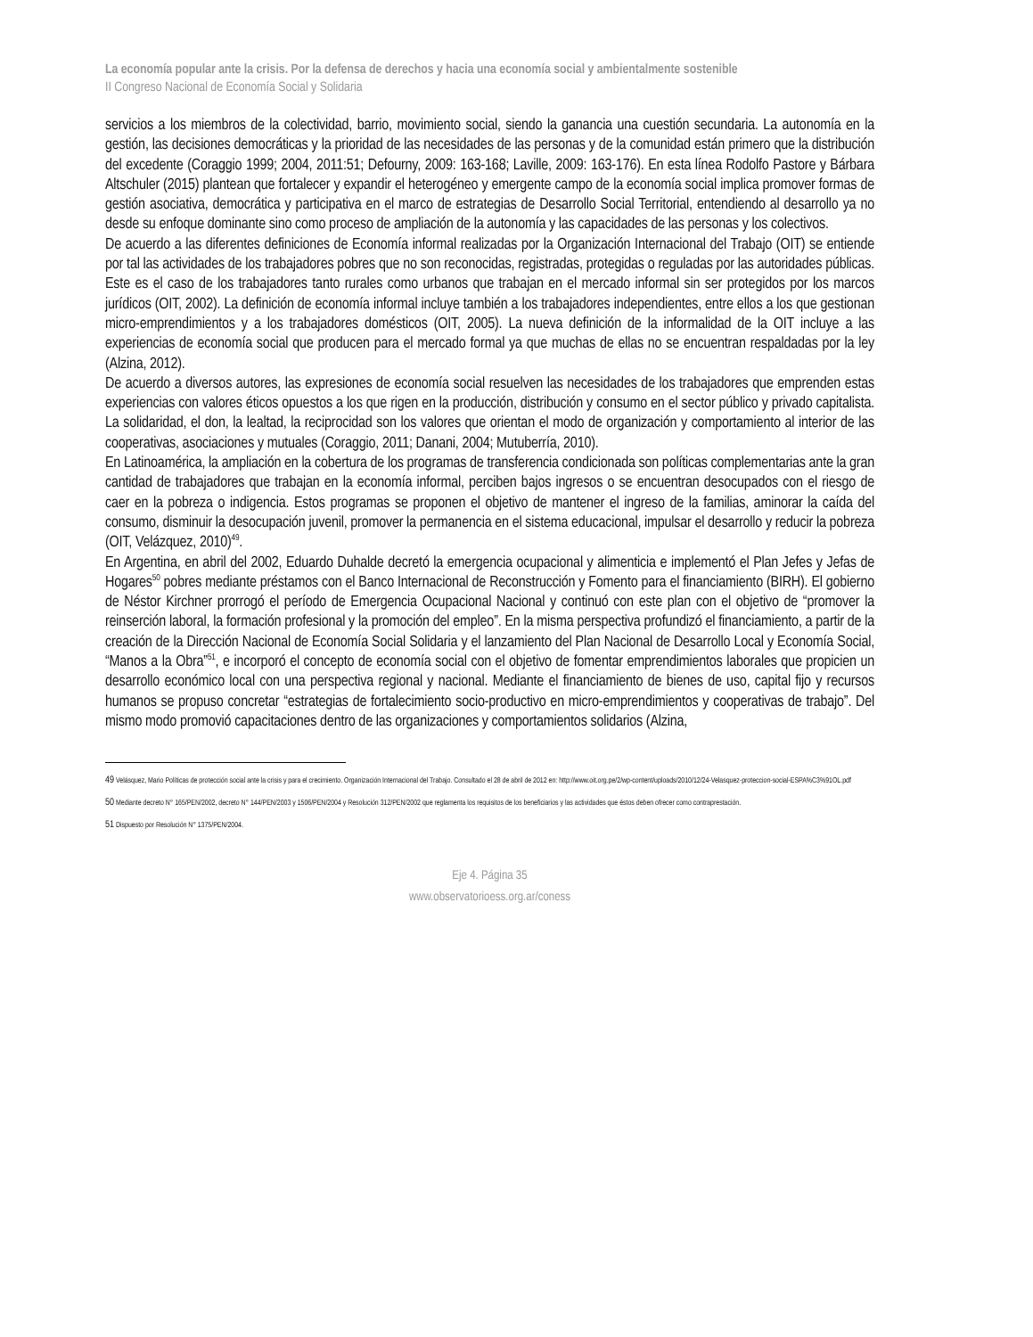La economía popular ante la crisis. Por la defensa de derechos y hacia una economía social y ambientalmente sostenible
II Congreso Nacional de Economía Social y Solidaria
servicios a los miembros de la colectividad, barrio, movimiento social, siendo la ganancia una cuestión secundaria. La autonomía en la gestión, las decisiones democráticas y la prioridad de las necesidades de las personas y de la comunidad están primero que la distribución del excedente (Coraggio 1999; 2004, 2011:51; Defourny, 2009: 163-168; Laville, 2009: 163-176). En esta línea Rodolfo Pastore y Bárbara Altschuler (2015) plantean que fortalecer y expandir el heterogéneo y emergente campo de la economía social implica promover formas de gestión asociativa, democrática y participativa en el marco de estrategias de Desarrollo Social Territorial, entendiendo al desarrollo ya no desde su enfoque dominante sino como proceso de ampliación de la autonomía y las capacidades de las personas y los colectivos.
De acuerdo a las diferentes definiciones de Economía informal realizadas por la Organización Internacional del Trabajo (OIT) se entiende por tal las actividades de los trabajadores pobres que no son reconocidas, registradas, protegidas o reguladas por las autoridades públicas. Este es el caso de los trabajadores tanto rurales como urbanos que trabajan en el mercado informal sin ser protegidos por los marcos jurídicos (OIT, 2002). La definición de economía informal incluye también a los trabajadores independientes, entre ellos a los que gestionan micro-emprendimientos y a los trabajadores domésticos (OIT, 2005). La nueva definición de la informalidad de la OIT incluye a las experiencias de economía social que producen para el mercado formal ya que muchas de ellas no se encuentran respaldadas por la ley (Alzina, 2012).
De acuerdo a diversos autores, las expresiones de economía social resuelven las necesidades de los trabajadores que emprenden estas experiencias con valores éticos opuestos a los que rigen en la producción, distribución y consumo en el sector público y privado capitalista. La solidaridad, el don, la lealtad, la reciprocidad son los valores que orientan el modo de organización y comportamiento al interior de las cooperativas, asociaciones y mutuales (Coraggio, 2011; Danani, 2004; Mutuberría, 2010).
En Latinoamérica, la ampliación en la cobertura de los programas de transferencia condicionada son políticas complementarias ante la gran cantidad de trabajadores que trabajan en la economía informal, perciben bajos ingresos o se encuentran desocupados con el riesgo de caer en la pobreza o indigencia. Estos programas se proponen el objetivo de mantener el ingreso de la familias, aminorar la caída del consumo, disminuir la desocupación juvenil, promover la permanencia en el sistema educacional, impulsar el desarrollo y reducir la pobreza (OIT, Velázquez, 2010)<sup>49</sup>.
En Argentina, en abril del 2002, Eduardo Duhalde decretó la emergencia ocupacional y alimenticia e implementó el Plan Jefes y Jefas de Hogares<sup>50</sup> pobres mediante préstamos con el Banco Internacional de Reconstrucción y Fomento para el financiamiento (BIRH). El gobierno de Néstor Kirchner prorrogó el período de Emergencia Ocupacional Nacional y continuó con este plan con el objetivo de “promover la reinserción laboral, la formación profesional y la promoción del empleo”. En la misma perspectiva profundizó el financiamiento, a partir de la creación de la Dirección Nacional de Economía Social Solidaria y el lanzamiento del Plan Nacional de Desarrollo Local y Economía Social, “Manos a la Obra”<sup>51</sup>, e incorporó el concepto de economía social con el objetivo de fomentar emprendimientos laborales que propicien un desarrollo económico local con una perspectiva regional y nacional. Mediante el financiamiento de bienes de uso, capital fijo y recursos humanos se propuso concretar “estrategias de fortalecimiento socio-productivo en micro-emprendimientos y cooperativas de trabajo”. Del mismo modo promovió capacitaciones dentro de las organizaciones y comportamientos solidarios (Alzina,
49 Velásquez, Mario Políticas de protección social ante la crisis y para el crecimiento. Organización Internacional del Trabajo. Consultado el 28 de abril de 2012 en: http://www.oit.org.pe/2/wp-content/uploads/2010/12/24-Velasquez-proteccion-social-ESPA%C3%91OL.pdf
50 Mediante decreto N° 165/PEN/2002, decreto N° 144/PEN/2003 y 1506/PEN/2004 y Resolución 312/PEN/2002 que reglamenta los requisitos de los beneficiarios y las actividades que éstos deben ofrecer como contraprestación.
51 Dispuesto por Resolución N° 1375/PEN/2004.
Eje 4. Página 35
www.observatorioess.org.ar/coness